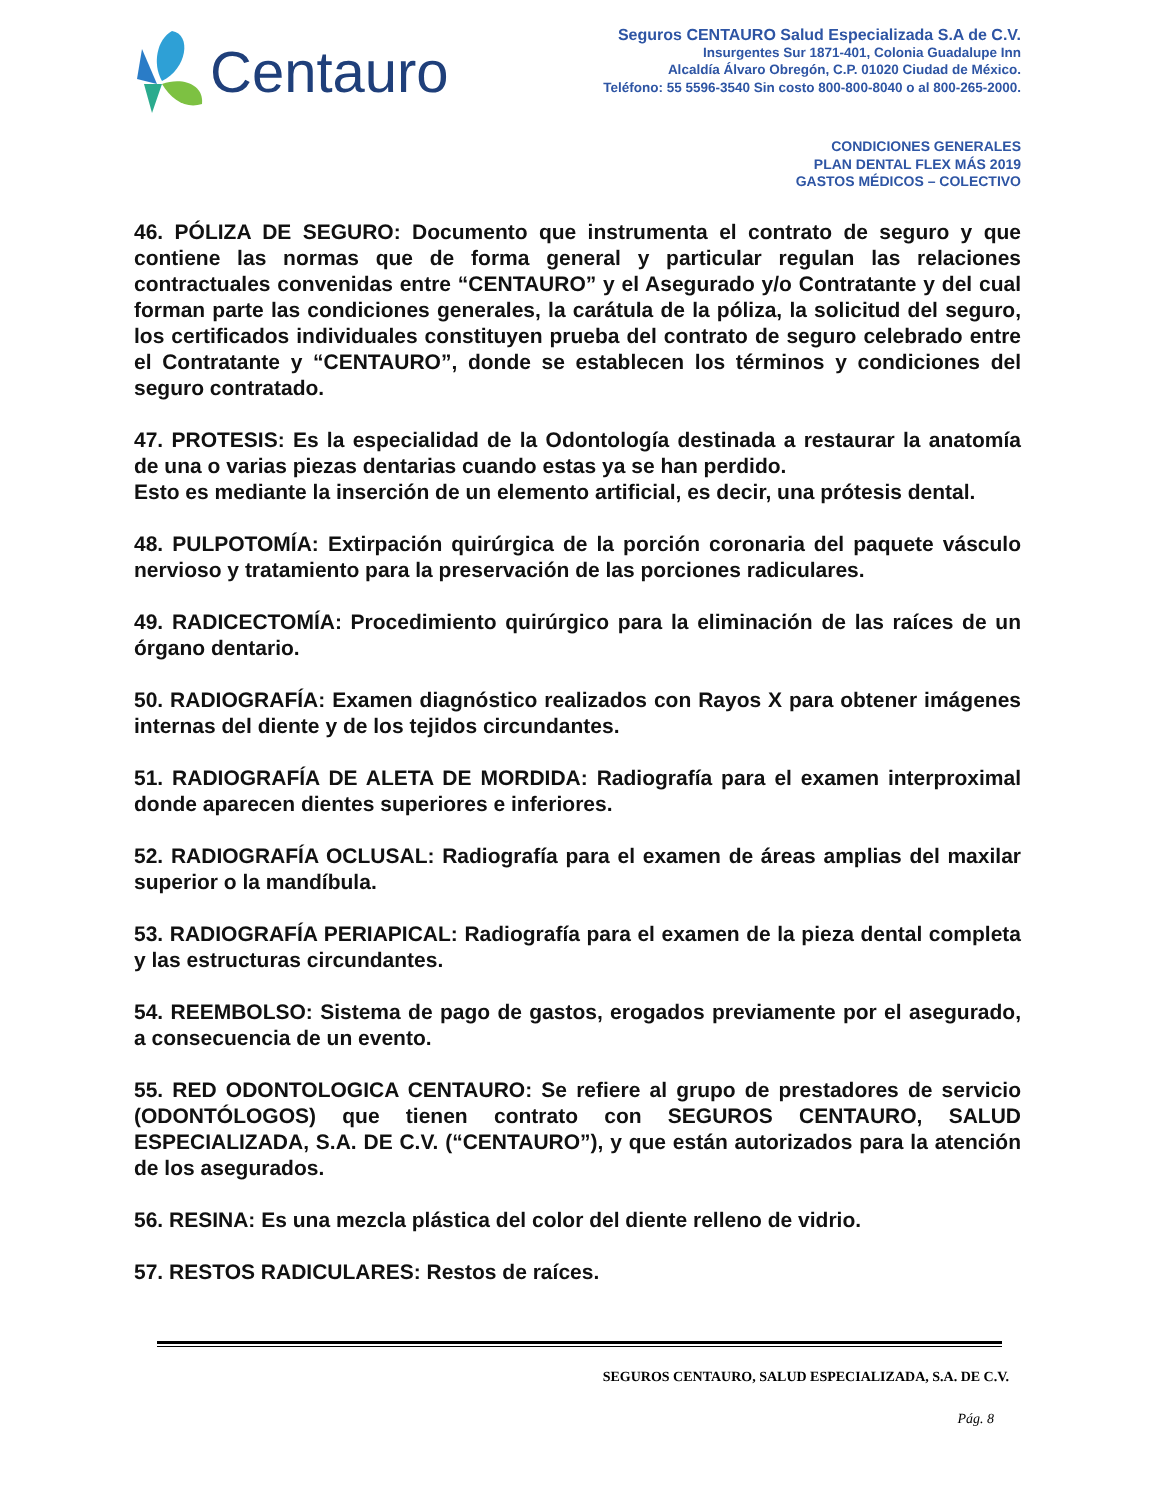Centauro
Seguros CENTAURO Salud Especializada S.A de C.V.
Insurgentes Sur 1871-401, Colonia Guadalupe Inn
Alcaldía Álvaro Obregón, C.P. 01020 Ciudad de México.
Teléfono: 55 5596-3540 Sin costo 800-800-8040 o al 800-265-2000.
CONDICIONES GENERALES
PLAN DENTAL FLEX MÁS 2019
GASTOS MÉDICOS – COLECTIVO
46. PÓLIZA DE SEGURO: Documento que instrumenta el contrato de seguro y que contiene las normas que de forma general y particular regulan las relaciones contractuales convenidas entre “CENTAURO” y el Asegurado y/o Contratante y del cual forman parte las condiciones generales, la carátula de la póliza, la solicitud del seguro, los certificados individuales constituyen prueba del contrato de seguro celebrado entre el Contratante y “CENTAURO”, donde se establecen los términos y condiciones del seguro contratado.
47. PROTESIS: Es la especialidad de la Odontología destinada a restaurar la anatomía de una o varias piezas dentarias cuando estas ya se han perdido.
Esto es mediante la inserción de un elemento artificial, es decir, una prótesis dental.
48. PULPOTOMÍA: Extirpación quirúrgica de la porción coronaria del paquete vásculo nervioso y tratamiento para la preservación de las porciones radiculares.
49. RADICECTOMÍA: Procedimiento quirúrgico para la eliminación de las raíces de un órgano dentario.
50. RADIOGRAFÍA: Examen diagnóstico realizados con Rayos X para obtener imágenes internas del diente y de los tejidos circundantes.
51. RADIOGRAFÍA DE ALETA DE MORDIDA: Radiografía para el examen interproximal donde aparecen dientes superiores e inferiores.
52. RADIOGRAFÍA OCLUSAL: Radiografía para el examen de áreas amplias del maxilar superior o la mandíbula.
53. RADIOGRAFÍA PERIAPICAL: Radiografía para el examen de la pieza dental completa y las estructuras circundantes.
54. REEMBOLSO: Sistema de pago de gastos, erogados previamente por el asegurado, a consecuencia de un evento.
55. RED ODONTOLOGICA CENTAURO: Se refiere al grupo de prestadores de servicio (ODONTÓLOGOS) que tienen contrato con SEGUROS CENTAURO, SALUD ESPECIALIZADA, S.A. DE C.V. (“CENTAURO”), y que están autorizados para la atención de los asegurados.
56. RESINA: Es una mezcla plástica del color del diente relleno de vidrio.
57. RESTOS RADICULARES: Restos de raíces.
SEGUROS CENTAURO, SALUD ESPECIALIZADA, S.A. DE C.V.
Pág. 8